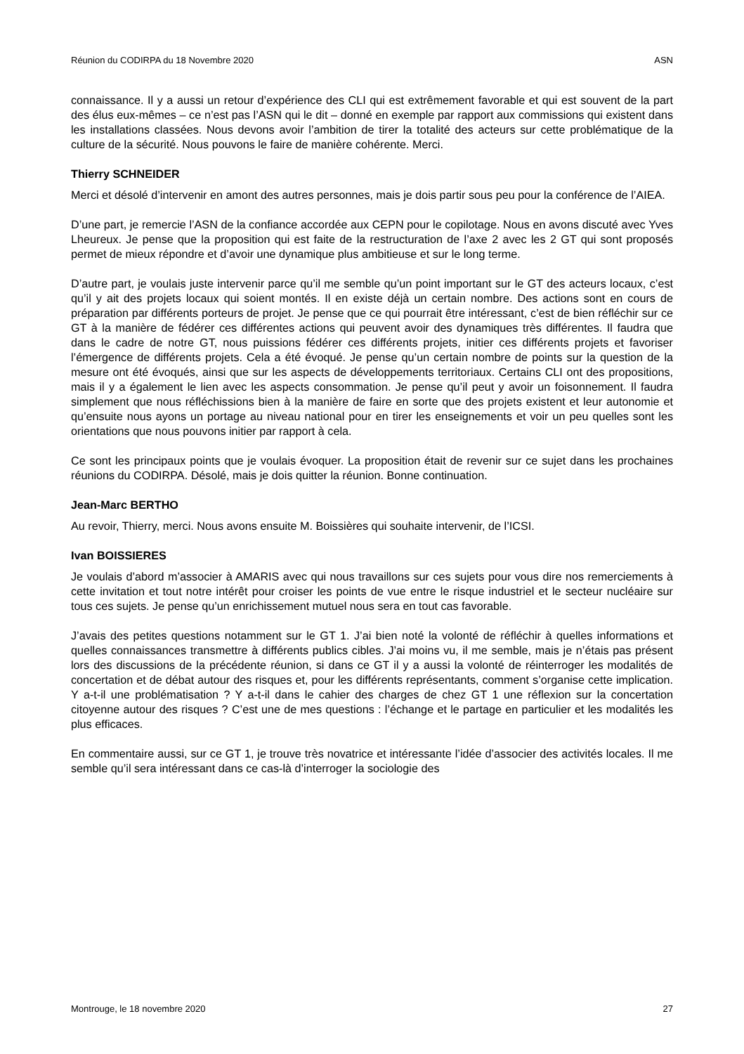Réunion du CODIRPA du 18 Novembre 2020 ASN
connaissance. Il y a aussi un retour d’expérience des CLI qui est extrêmement favorable et qui est souvent de la part des élus eux-mêmes – ce n’est pas l’ASN qui le dit – donné en exemple par rapport aux commissions qui existent dans les installations classées. Nous devons avoir l’ambition de tirer la totalité des acteurs sur cette problématique de la culture de la sécurité. Nous pouvons le faire de manière cohérente. Merci.
Thierry SCHNEIDER
Merci et désolé d’intervenir en amont des autres personnes, mais je dois partir sous peu pour la conférence de l’AIEA.
D’une part, je remercie l’ASN de la confiance accordée aux CEPN pour le copilotage. Nous en avons discuté avec Yves Lheureux. Je pense que la proposition qui est faite de la restructuration de l’axe 2 avec les 2 GT qui sont proposés permet de mieux répondre et d’avoir une dynamique plus ambitieuse et sur le long terme.
D’autre part, je voulais juste intervenir parce qu’il me semble qu’un point important sur le GT des acteurs locaux, c’est qu’il y ait des projets locaux qui soient montés. Il en existe déjà un certain nombre. Des actions sont en cours de préparation par différents porteurs de projet. Je pense que ce qui pourrait être intéressant, c’est de bien réfléchir sur ce GT à la manière de fédérer ces différentes actions qui peuvent avoir des dynamiques très différentes. Il faudra que dans le cadre de notre GT, nous puissions fédérer ces différents projets, initier ces différents projets et favoriser l’émergence de différents projets. Cela a été évoqué. Je pense qu’un certain nombre de points sur la question de la mesure ont été évoqués, ainsi que sur les aspects de développements territoriaux. Certains CLI ont des propositions, mais il y a également le lien avec les aspects consommation. Je pense qu’il peut y avoir un foisonnement. Il faudra simplement que nous réfléchissions bien à la manière de faire en sorte que des projets existent et leur autonomie et qu’ensuite nous ayons un portage au niveau national pour en tirer les enseignements et voir un peu quelles sont les orientations que nous pouvons initier par rapport à cela.
Ce sont les principaux points que je voulais évoquer. La proposition était de revenir sur ce sujet dans les prochaines réunions du CODIRPA. Désolé, mais je dois quitter la réunion. Bonne continuation.
Jean-Marc BERTHO
Au revoir, Thierry, merci. Nous avons ensuite M. Boissières qui souhaite intervenir, de l’ICSI.
Ivan BOISSIERES
Je voulais d’abord m’associer à AMARIS avec qui nous travaillons sur ces sujets pour vous dire nos remerciements à cette invitation et tout notre intérêt pour croiser les points de vue entre le risque industriel et le secteur nucléaire sur tous ces sujets. Je pense qu’un enrichissement mutuel nous sera en tout cas favorable.
J’avais des petites questions notamment sur le GT 1. J’ai bien noté la volonté de réfléchir à quelles informations et quelles connaissances transmettre à différents publics cibles. J’ai moins vu, il me semble, mais je n’étais pas présent lors des discussions de la précédente réunion, si dans ce GT il y a aussi la volonté de réinterroger les modalités de concertation et de débat autour des risques et, pour les différents représentants, comment s’organise cette implication. Y a-t-il une problématisation ? Y a-t-il dans le cahier des charges de chez GT 1 une réflexion sur la concertation citoyenne autour des risques ? C’est une de mes questions : l’échange et le partage en particulier et les modalités les plus efficaces.
En commentaire aussi, sur ce GT 1, je trouve très novatrice et intéressante l’idée d’associer des activités locales. Il me semble qu’il sera intéressant dans ce cas-là d’interroger la sociologie des
Montrouge, le 18 novembre 2020 27